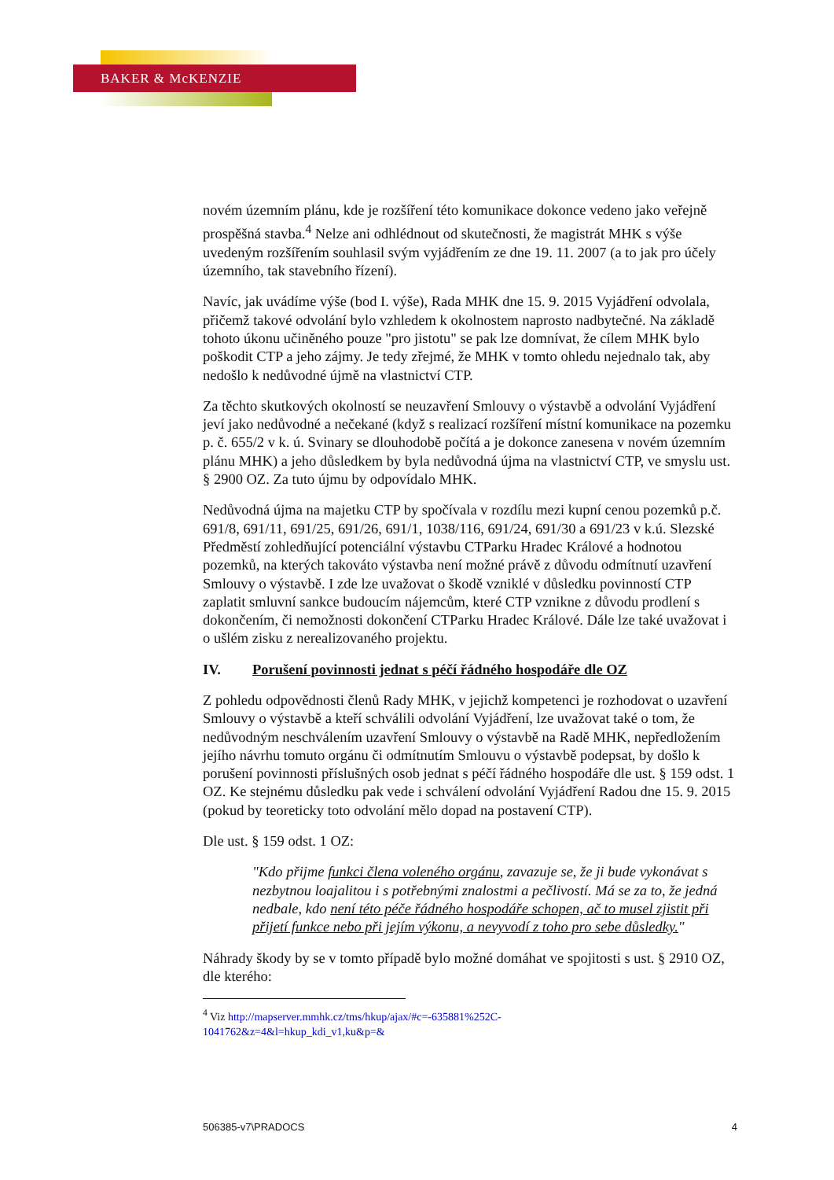BAKER & McKENZIE
novém územním plánu, kde je rozšíření této komunikace dokonce vedeno jako veřejně prospěšná stavba.<sup>4</sup> Nelze ani odhlédnout od skutečnosti, že magistrát MHK s výše uvedeným rozšířením souhlasil svým vyjádřením ze dne 19. 11. 2007 (a to jak pro účely územního, tak stavebního řízení).
Navíc, jak uvádíme výše (bod I. výše), Rada MHK dne 15. 9. 2015 Vyjádření odvolala, přičemž takové odvolání bylo vzhledem k okolnostem naprosto nadbytečné. Na základě tohoto úkonu učiněného pouze "pro jistotu" se pak lze domnívat, že cílem MHK bylo poškodit CTP a jeho zájmy. Je tedy zřejmé, že MHK v tomto ohledu nejednalo tak, aby nedošlo k nedůvodné újmě na vlastnictví CTP.
Za těchto skutkových okolností se neuzavření Smlouvy o výstavbě a odvolání Vyjádření jeví jako nedůvodné a nečekané (když s realizací rozšíření místní komunikace na pozemku p. č. 655/2 v k. ú. Svinary se dlouhodobě počítá a je dokonce zanesena v novém územním plánu MHK) a jeho důsledkem by byla nedůvodná újma na vlastnictví CTP, ve smyslu ust. § 2900 OZ. Za tuto újmu by odpovídalo MHK.
Nedůvodná újma na majetku CTP by spočívala v rozdílu mezi kupní cenou pozemků p.č. 691/8, 691/11, 691/25, 691/26, 691/1, 1038/116, 691/24, 691/30 a 691/23 v k.ú. Slezské Předměstí zohledňující potenciální výstavbu CTParku Hradec Králové a hodnotou pozemků, na kterých takováto výstavba není možné právě z důvodu odmítnutí uzavření Smlouvy o výstavbě. I zde lze uvažovat o škodě vzniklé v důsledku povinností CTP zaplatit smluvní sankce budoucím nájemcům, které CTP vznikne z důvodu prodlení s dokončením, či nemožnosti dokončení CTParku Hradec Králové. Dále lze také uvažovat i o ušlém zisku z nerealizovaného projektu.
IV. Porušení povinnosti jednat s péčí řádného hospodáře dle OZ
Z pohledu odpovědnosti členů Rady MHK, v jejichž kompetenci je rozhodovat o uzavření Smlouvy o výstavbě a kteří schválili odvolání Vyjádření, lze uvažovat také o tom, že nedůvodným neschválením uzavření Smlouvy o výstavbě na Radě MHK, nepředložením jejího návrhu tomuto orgánu či odmítnutím Smlouvu o výstavbě podepsat, by došlo k porušení povinnosti příslušných osob jednat s péčí řádného hospodáře dle ust. § 159 odst. 1 OZ. Ke stejnému důsledku pak vede i schválení odvolání Vyjádření Radou dne 15. 9. 2015 (pokud by teoreticky toto odvolání mělo dopad na postavení CTP).
Dle ust. § 159 odst. 1 OZ:
"Kdo přijme funkci člena voleného orgánu, zavazuje se, že ji bude vykonávat s nezbytnou loajalitou i s potřebnými znalostmi a pečlivostí. Má se za to, že jedná nedbale, kdo není této péče řádného hospodáře schopen, ač to musel zjistit při přijetí funkce nebo při jejím výkonu, a nevyvodí z toho pro sebe důsledky."
Náhrady škody by se v tomto případě bylo možné domáhat ve spojitosti s ust. § 2910 OZ, dle kterého:
<sup>4</sup> Viz http://mapserver.mmhk.cz/tms/hkup/ajax/#c=-635881%252C-
1041762&z=4&l=hkup_kdi_v1,ku&p=&
506385-v7\PRADOCS 4